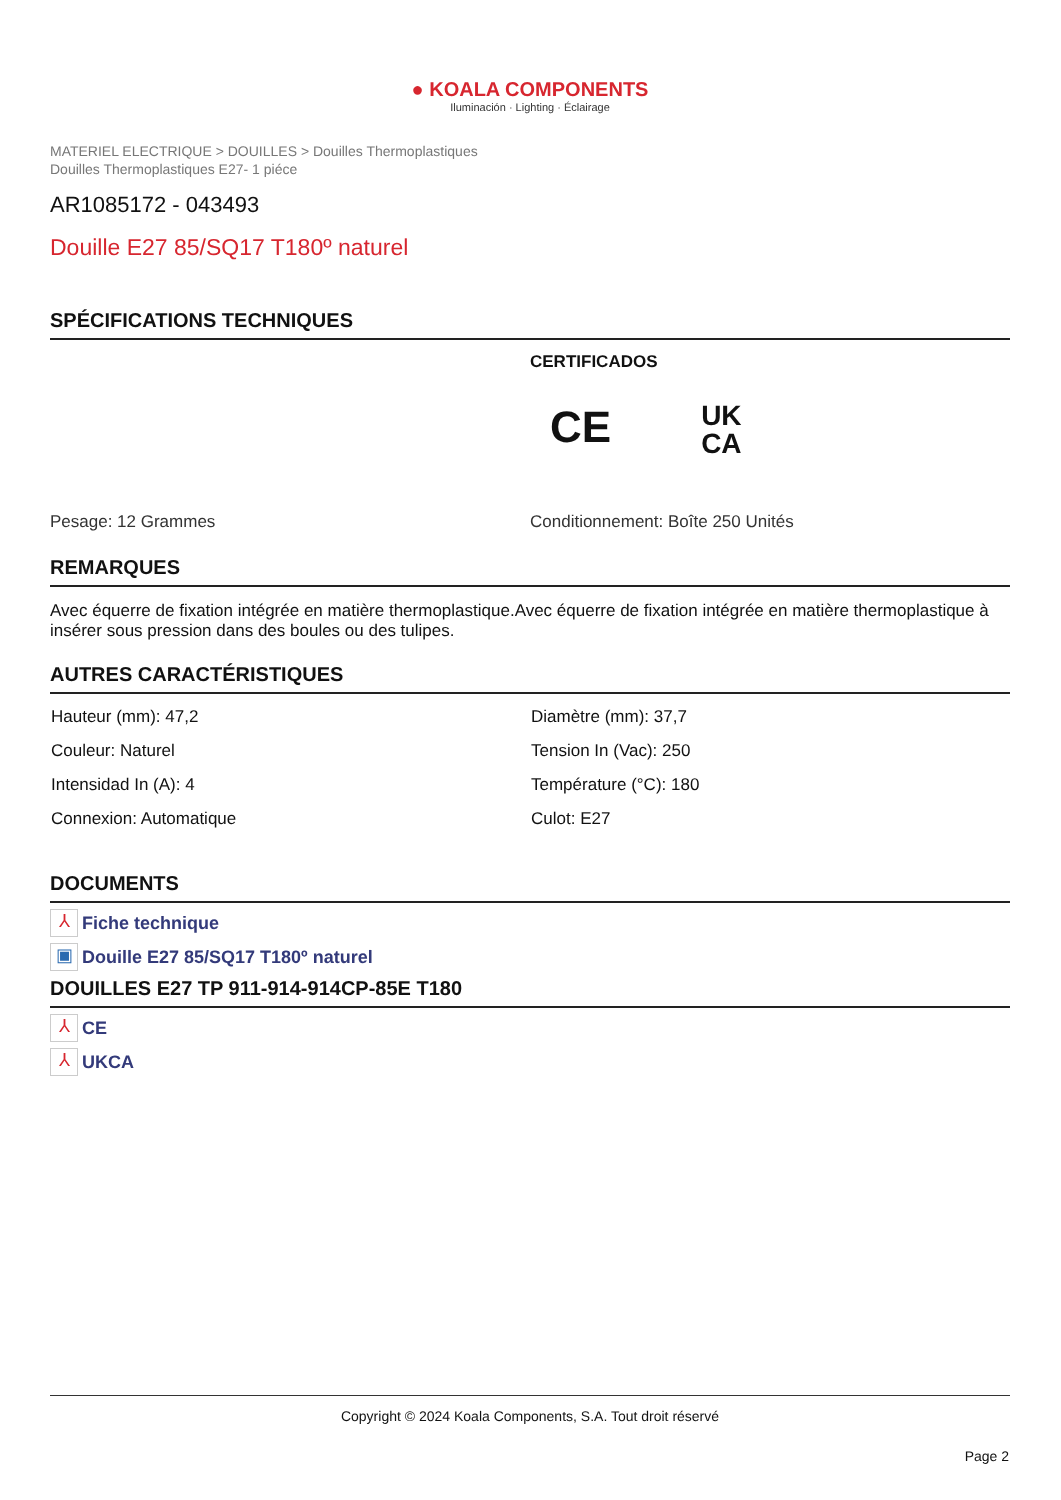● KOALA COMPONENTS
Iluminación · Lighting · Éclairage
MATERIEL ELECTRIQUE > DOUILLES > Douilles Thermoplastiques
Douilles Thermoplastiques E27- 1 piéce
AR1085172 - 043493
Douille E27 85/SQ17 T180º naturel
SPÉCIFICATIONS TECHNIQUES
CERTIFICADOS
CE UK
CA
Pesage: 12 Grammes Conditionnement: Boîte 250 Unités
REMARQUES
Avec équerre de fixation intégrée en matière thermoplastique.Avec équerre de fixation intégrée en matière thermoplastique à insérer sous pression dans des boules ou des tulipes.
AUTRES CARACTÉRISTIQUES
| Hauteur (mm): 47,2 | Diamètre (mm): 37,7 |
| Couleur: Naturel | Tension In (Vac): 250 |
| Intensidad In (A): 4 | Température (°C): 180 |
| Connexion: Automatique | Culot: E27 |
DOCUMENTS
⅄ Fiche technique
▣ Douille E27 85/SQ17 T180º naturel
DOUILLES E27 TP 911-914-914CP-85E T180
⅄ CE
⅄ UKCA
Copyright © 2024 Koala Components, S.A. Tout droit réservé
Page 2